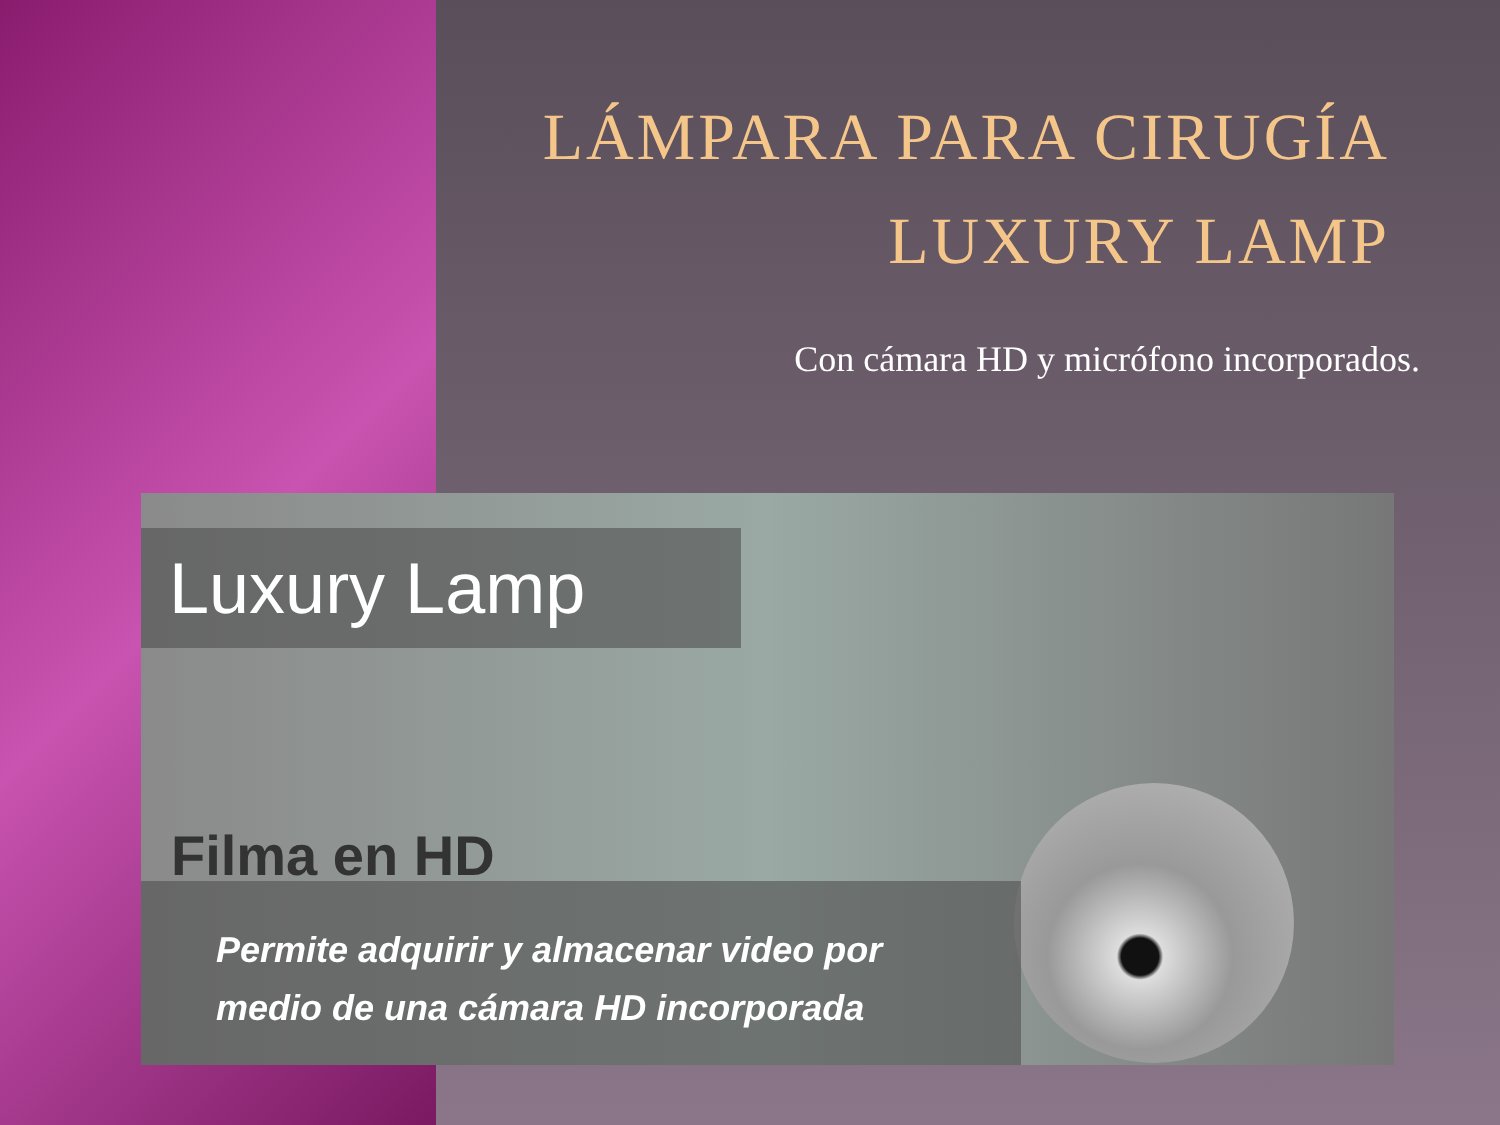LÁMPARA PARA CIRUGÍA
LUXURY LAMP
Con cámara HD y micrófono incorporados.
Luxury Lamp
Filma en HD
Permite adquirir y almacenar video por
medio de una cámara HD incorporada